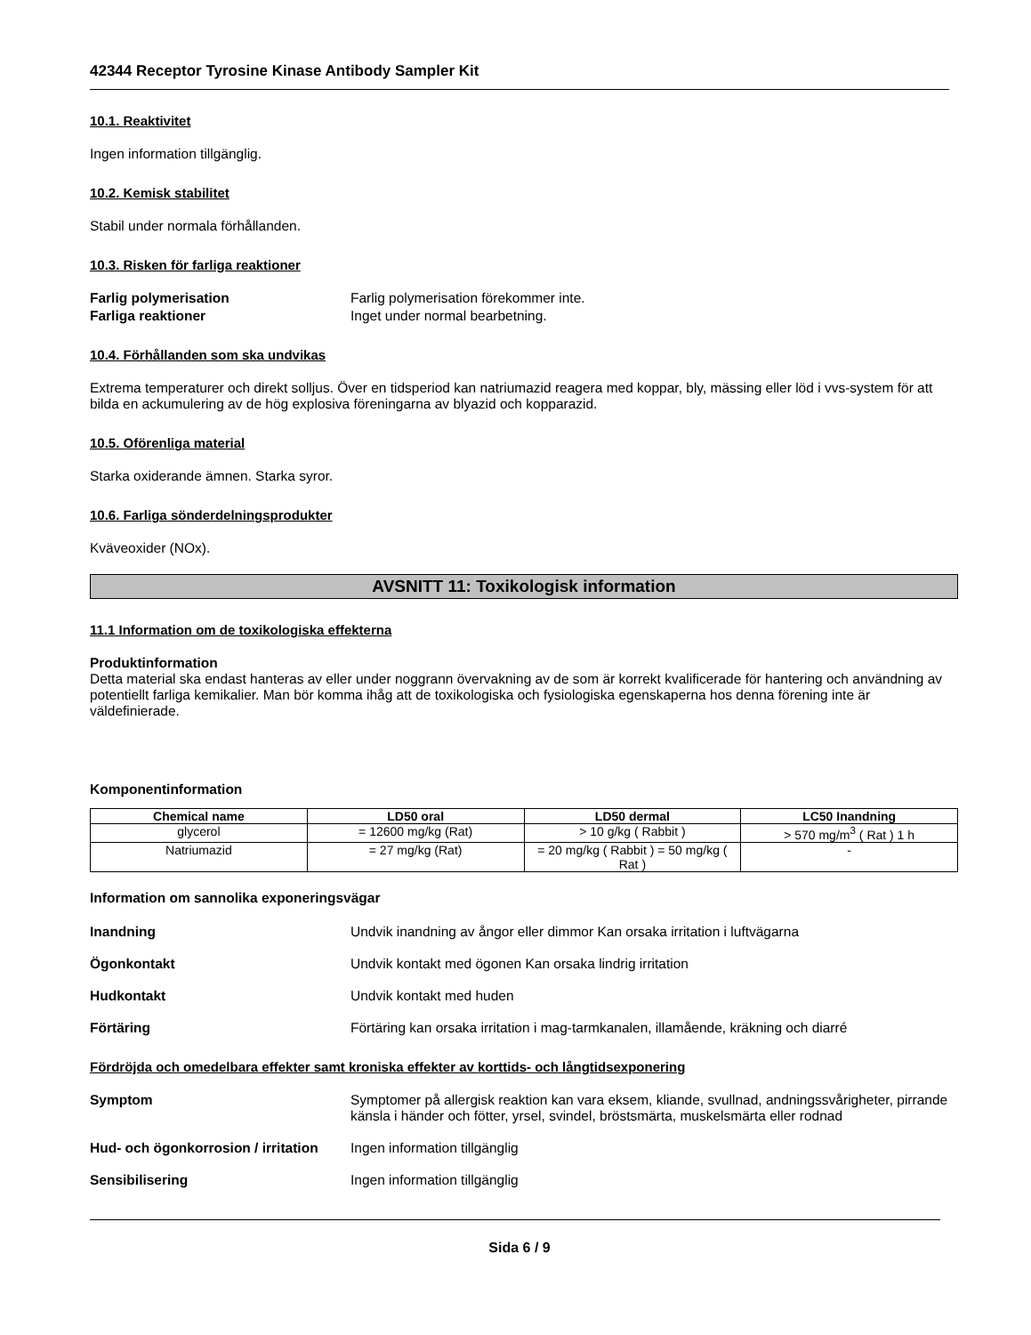42344 Receptor Tyrosine Kinase Antibody Sampler Kit
10.1. Reaktivitet
Ingen information tillgänglig.
10.2. Kemisk stabilitet
Stabil under normala förhållanden.
10.3. Risken för farliga reaktioner
Farlig polymerisation Farlig polymerisation förekommer inte.
Farliga reaktioner Inget under normal bearbetning.
10.4. Förhållanden som ska undvikas
Extrema temperaturer och direkt solljus. Över en tidsperiod kan natriumazid reagera med koppar, bly, mässing eller löd i vvs-system för att bilda en ackumulering av de hög explosiva föreningarna av blyazid och kopparazid.
10.5. Oförenliga material
Starka oxiderande ämnen. Starka syror.
10.6. Farliga sönderdelningsprodukter
Kväveoxider (NOx).
AVSNITT 11: Toxikologisk information
11.1 Information om de toxikologiska effekterna
Produktinformation
Detta material ska endast hanteras av eller under noggrann övervakning av de som är korrekt kvalificerade för hantering och användning av potentiellt farliga kemikalier. Man bör komma ihåg att de toxikologiska och fysiologiska egenskaperna hos denna förening inte är väldefinierade.
Komponentinformation
| Chemical name | LD50 oral | LD50 dermal | LC50 Inandning |
| --- | --- | --- | --- |
| glycerol | = 12600 mg/kg (Rat) | > 10 g/kg ( Rabbit ) | > 570 mg/m<sup>3</sup> ( Rat ) 1 h |
| Natriumazid | = 27 mg/kg (Rat) | = 20 mg/kg ( Rabbit ) = 50 mg/kg ( Rat ) | - |
Information om sannolika exponeringsvägar
Inandning Undvik inandning av ångor eller dimmor Kan orsaka irritation i luftvägarna
Ögonkontakt Undvik kontakt med ögonen Kan orsaka lindrig irritation
Hudkontakt Undvik kontakt med huden
Förtäring Förtäring kan orsaka irritation i mag-tarmkanalen, illamående, kräkning och diarré
Fördröjda och omedelbara effekter samt kroniska effekter av korttids- och långtidsexponering
Symptom Symptomer på allergisk reaktion kan vara eksem, kliande, svullnad, andningssvårigheter, pirrande känsla i händer och fötter, yrsel, svindel, bröstsmärta, muskelsmärta eller rodnad
Hud- och ögonkorrosion / irritation
Ingen information tillgänglig
Sensibilisering Ingen information tillgänglig
Sida 6 / 9